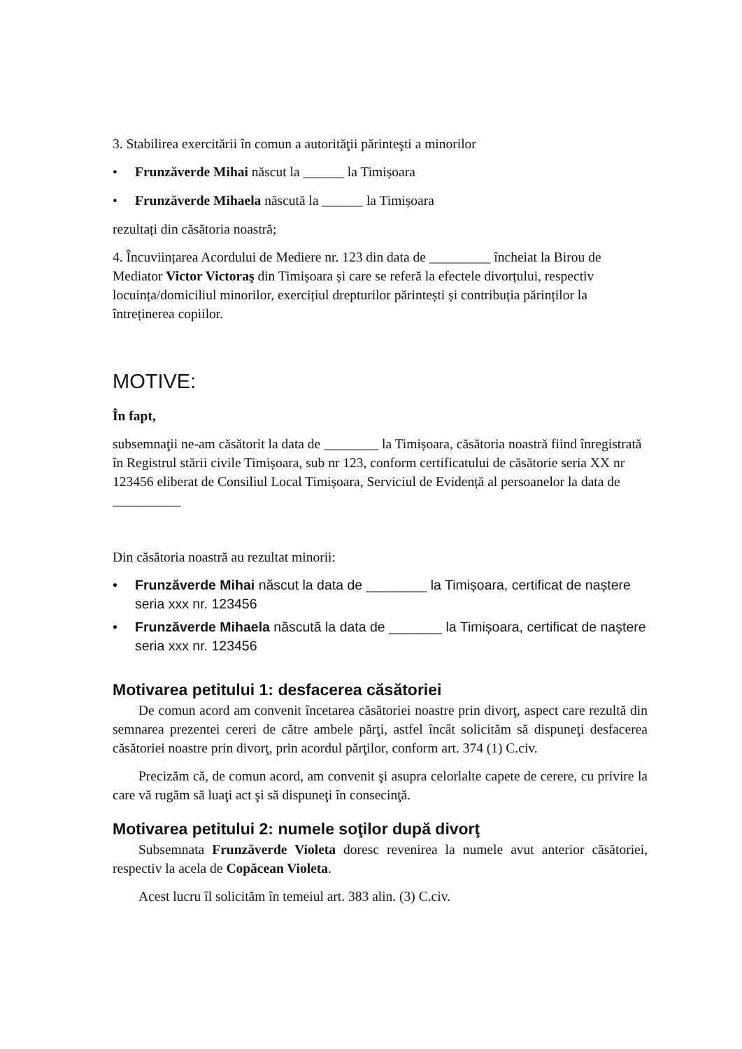3. Stabilirea exercitării în comun a autorităţii părinteşti a minorilor
• Frunzăverde Mihai născut la ______ la Timișoara
• Frunzăverde Mihaela născută la ______ la Timișoara
rezultați din căsătoria noastră;
4. Încuviințarea Acordului de Mediere nr. 123 din data de _________ încheiat la Birou de Mediator Victor Victoraş din Timișoara și care se referă la efectele divorțului, respectiv locuința/domiciliul minorilor, exercițiul drepturilor părintești și contribuția părinților la întreținerea copiilor.
MOTIVE:
În fapt,
subsemnaţii ne-am căsătorit la data de ________ la Timișoara, căsătoria noastră fiind înregistrată în Registrul stării civile Timișoara, sub nr 123, conform certificatului de căsătorie seria XX nr 123456 eliberat de Consiliul Local Timișoara, Serviciul de Evidență al persoanelor la data de __________
Din căsătoria noastră au rezultat minorii:
• Frunzăverde Mihai născut la data de ________ la Timișoara, certificat de naștere seria xxx nr. 123456
• Frunzăverde Mihaela născută la data de _______ la Timișoara, certificat de naștere seria xxx nr. 123456
Motivarea petitului 1: desfacerea căsătoriei
De comun acord am convenit încetarea căsătoriei noastre prin divorţ, aspect care rezultă din semnarea prezentei cereri de către ambele părţi, astfel încât solicităm să dispuneţi desfacerea căsătoriei noastre prin divorţ, prin acordul părţilor, conform art. 374 (1) C.civ.
Precizăm că, de comun acord, am convenit şi asupra celorlalte capete de cerere, cu privire la care vă rugăm să luaţi act şi să dispuneţi în consecinţă.
Motivarea petitului 2: numele soţilor după divorţ
Subsemnata Frunzăverde Violeta doresc revenirea la numele avut anterior căsătoriei, respectiv la acela de Copăcean Violeta.
Acest lucru îl solicităm în temeiul art. 383 alin. (3) C.civ.